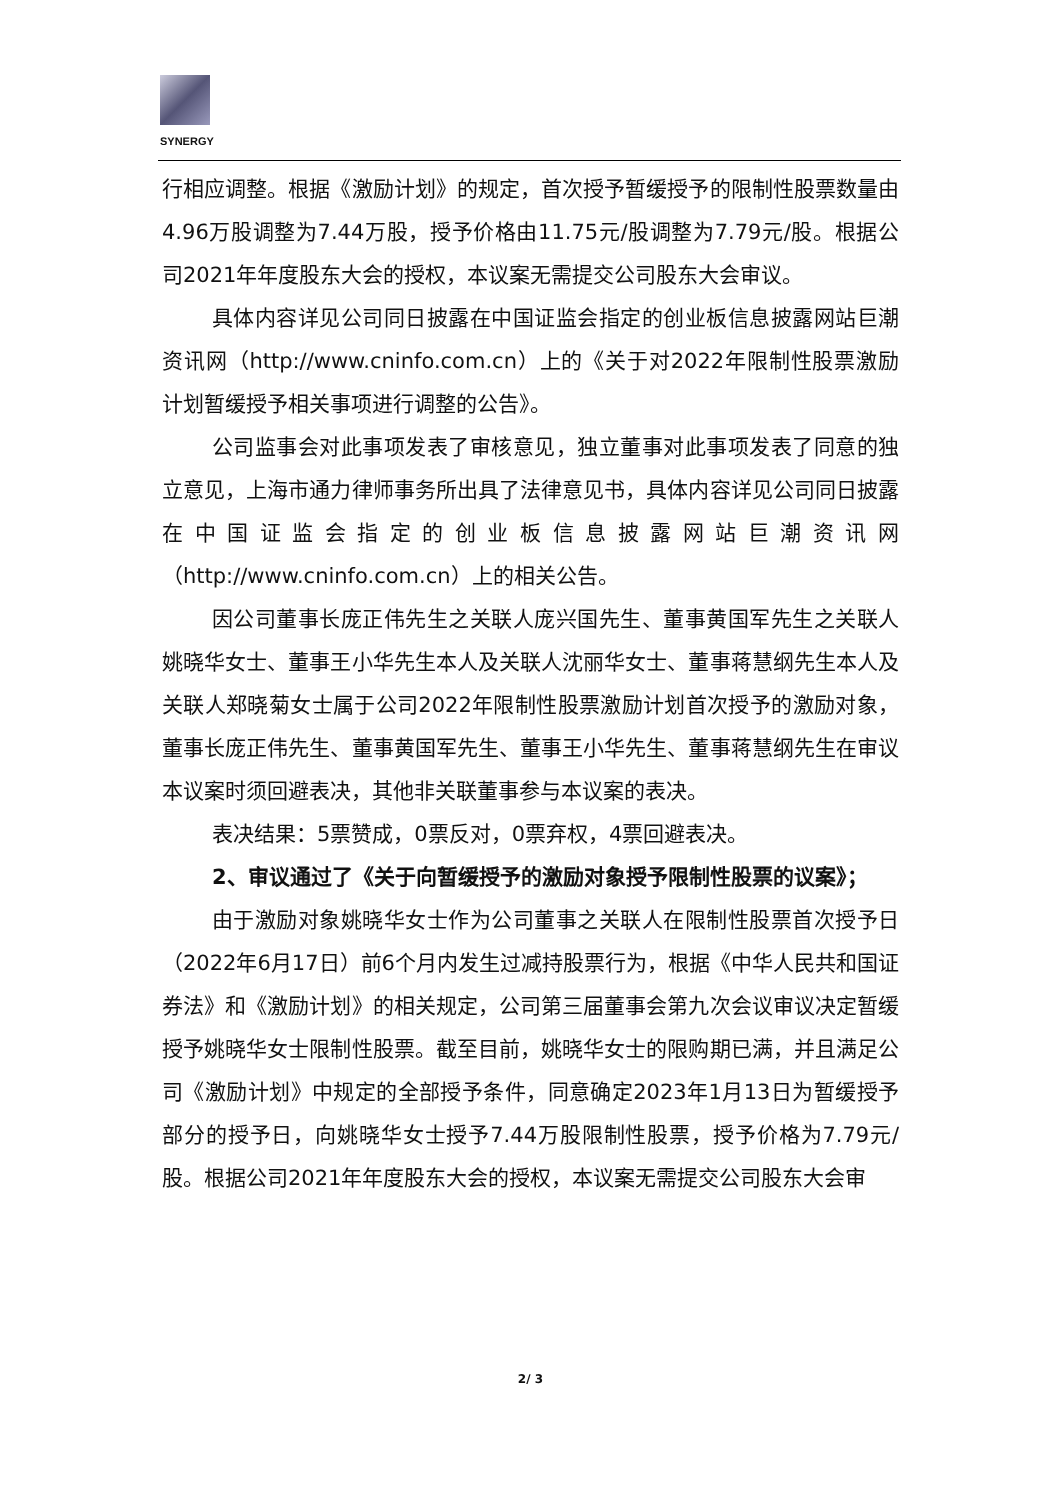SYNERGY
行相应调整。根据《激励计划》的规定，首次授予暂缓授予的限制性股票数量由4.96万股调整为7.44万股，授予价格由11.75元/股调整为7.79元/股。根据公司2021年年度股东大会的授权，本议案无需提交公司股东大会审议。
具体内容详见公司同日披露在中国证监会指定的创业板信息披露网站巨潮资讯网（http://www.cninfo.com.cn）上的《关于对2022年限制性股票激励计划暂缓授予相关事项进行调整的公告》。
公司监事会对此事项发表了审核意见，独立董事对此事项发表了同意的独立意见，上海市通力律师事务所出具了法律意见书，具体内容详见公司同日披露在中国证监会指定的创业板信息披露网站巨潮资讯网（http://www.cninfo.com.cn）上的相关公告。
因公司董事长庞正伟先生之关联人庞兴国先生、董事黄国军先生之关联人姚晓华女士、董事王小华先生本人及关联人沈丽华女士、董事蒋慧纲先生本人及关联人郑晓菊女士属于公司2022年限制性股票激励计划首次授予的激励对象，董事长庞正伟先生、董事黄国军先生、董事王小华先生、董事蒋慧纲先生在审议本议案时须回避表决，其他非关联董事参与本议案的表决。
表决结果：5票赞成，0票反对，0票弃权，4票回避表决。
2、审议通过了《关于向暂缓授予的激励对象授予限制性股票的议案》；
由于激励对象姚晓华女士作为公司董事之关联人在限制性股票首次授予日（2022年6月17日）前6个月内发生过减持股票行为，根据《中华人民共和国证券法》和《激励计划》的相关规定，公司第三届董事会第九次会议审议决定暂缓授予姚晓华女士限制性股票。截至目前，姚晓华女士的限购期已满，并且满足公司《激励计划》中规定的全部授予条件，同意确定2023年1月13日为暂缓授予部分的授予日，向姚晓华女士授予7.44万股限制性股票，授予价格为7.79元/股。根据公司2021年年度股东大会的授权，本议案无需提交公司股东大会审
2/ 3